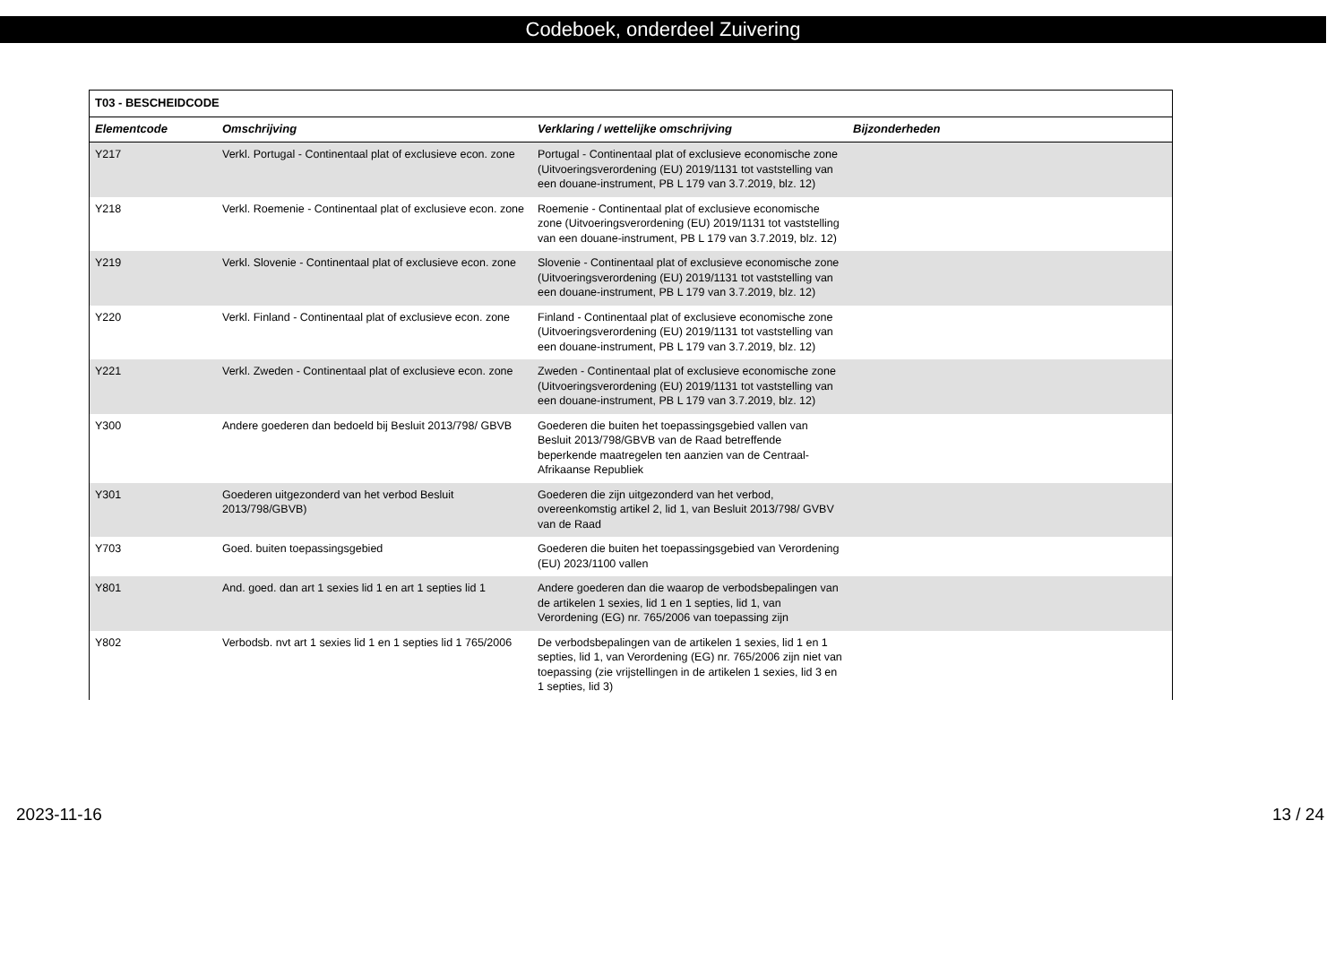Codeboek, onderdeel Zuivering
| T03 - BESCHEIDCODE | | | |
| --- | --- | --- | --- |
| Elementcode | Omschrijving | Verklaring / wettelijke omschrijving | Bijzonderheden |
| Y217 | Verkl. Portugal - Continentaal plat of exclusieve econ. zone | Portugal - Continentaal plat of exclusieve economische zone (Uitvoeringsverordening (EU) 2019/1131 tot vaststelling van een douane-instrument, PB L 179 van 3.7.2019, blz. 12) | |
| Y218 | Verkl. Roemenie - Continentaal plat of exclusieve econ. zone | Roemenie - Continentaal plat of exclusieve economische zone (Uitvoeringsverordening (EU) 2019/1131 tot vaststelling van een douane-instrument, PB L 179 van 3.7.2019, blz. 12) | |
| Y219 | Verkl. Slovenie - Continentaal plat of exclusieve econ. zone | Slovenie - Continentaal plat of exclusieve economische zone (Uitvoeringsverordening (EU) 2019/1131 tot vaststelling van een douane-instrument, PB L 179 van 3.7.2019, blz. 12) | |
| Y220 | Verkl. Finland - Continentaal plat of exclusieve econ. zone | Finland - Continentaal plat of exclusieve economische zone (Uitvoeringsverordening (EU) 2019/1131 tot vaststelling van een douane-instrument, PB L 179 van 3.7.2019, blz. 12) | |
| Y221 | Verkl. Zweden - Continentaal plat of exclusieve econ. zone | Zweden - Continentaal plat of exclusieve economische zone (Uitvoeringsverordening (EU) 2019/1131 tot vaststelling van een douane-instrument, PB L 179 van 3.7.2019, blz. 12) | |
| Y300 | Andere goederen dan bedoeld bij Besluit 2013/798/ GBVB | Goederen die buiten het toepassingsgebied vallen van Besluit 2013/798/GBVB van de Raad betreffende beperkende maatregelen ten aanzien van de Centraal-Afrikaanse Republiek | |
| Y301 | Goederen uitgezonderd van het verbod Besluit 2013/798/GBVB) | Goederen die zijn uitgezonderd van het verbod, overeenkomstig artikel 2, lid 1, van Besluit 2013/798/ GVBV van de Raad | |
| Y703 | Goed. buiten toepassingsgebied | Goederen die buiten het toepassingsgebied van Verordening (EU) 2023/1100 vallen | |
| Y801 | And. goed. dan art 1 sexies lid 1 en art 1 septies lid 1 | Andere goederen dan die waarop de verbodsbepalingen van de artikelen 1 sexies, lid 1 en 1 septies, lid 1, van Verordening (EG) nr. 765/2006 van toepassing zijn | |
| Y802 | Verbodsb. nvt art 1 sexies lid 1 en 1 septies lid 1 765/2006 | De verbodsbepalingen van de artikelen 1 sexies, lid 1 en 1 septies, lid 1, van Verordening (EG) nr. 765/2006 zijn niet van toepassing (zie vrijstellingen in de artikelen 1 sexies, lid 3 en 1 septies, lid 3) | |
2023-11-16 13 / 24